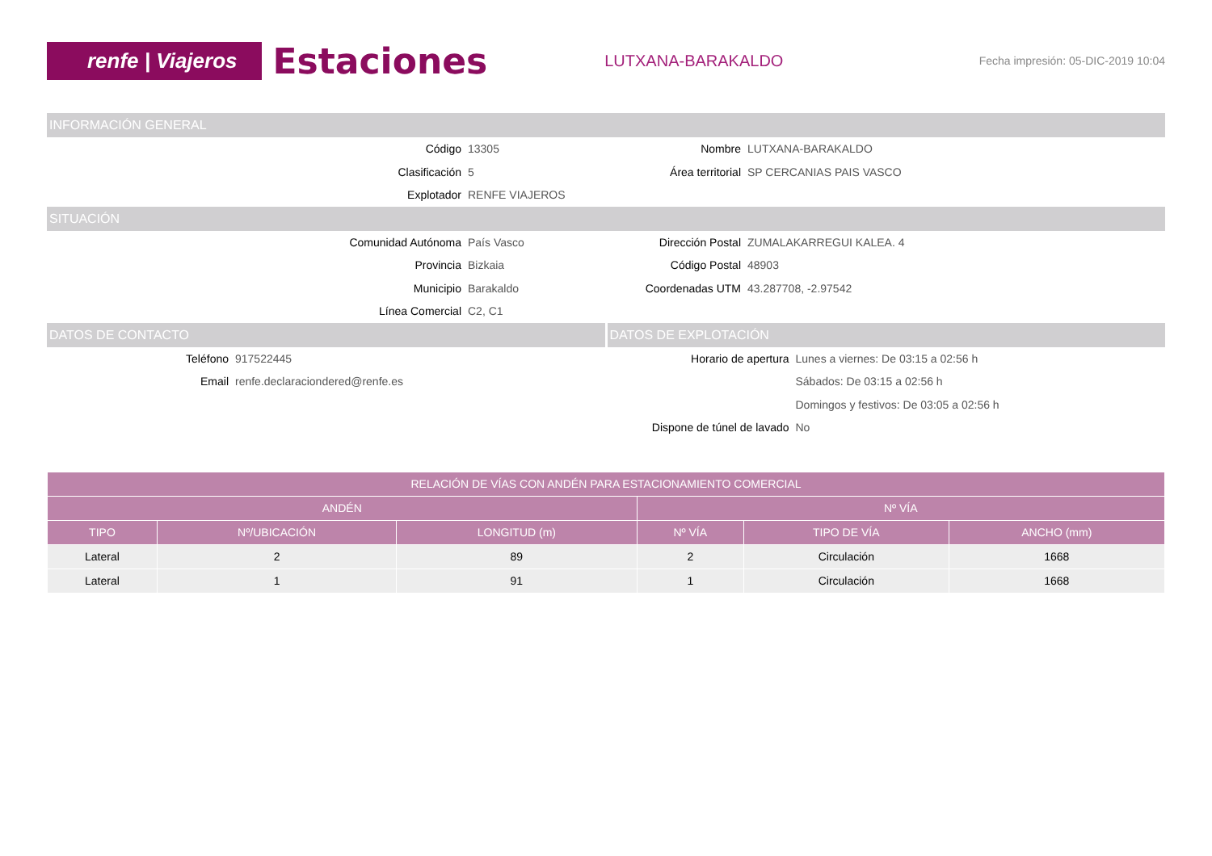renfe | Viajeros
Estaciones
LUTXANA-BARAKALDO
Fecha impresión: 05-DIC-2019 10:04
INFORMACIÓN GENERAL
Código 13305 Nombre LUTXANA-BARAKALDO
Clasificación 5 Área territorial SP CERCANIAS PAIS VASCO
Explotador RENFE VIAJEROS
SITUACIÓN
Comunidad Autónoma País Vasco Dirección Postal ZUMALAKARREGUI KALEA. 4
Provincia Bizkaia Código Postal 48903
Municipio Barakaldo Coordenadas UTM 43.287708, -2.97542
Línea Comercial C2, C1
DATOS DE CONTACTO
Teléfono 917522445
Email renfe.declaraciondered@renfe.es
DATOS DE EXPLOTACIÓN
Horario de apertura Lunes a viernes: De 03:15 a 02:56 h
Sábados: De 03:15 a 02:56 h
Domingos y festivos: De 03:05 a 02:56 h
Dispone de túnel de lavado No
| RELACIÓN DE VÍAS CON ANDÉN PARA ESTACIONAMIENTO COMERCIAL | | | | | |
| --- | --- | --- | --- | --- | --- |
| ANDÉN | | | Nº VÍA | | |
| TIPO | Nº/UBICACIÓN | LONGITUD (m) | Nº VÍA | TIPO DE VÍA | ANCHO (mm) |
| Lateral | 2 | 89 | 2 | Circulación | 1668 |
| Lateral | 1 | 91 | 1 | Circulación | 1668 |